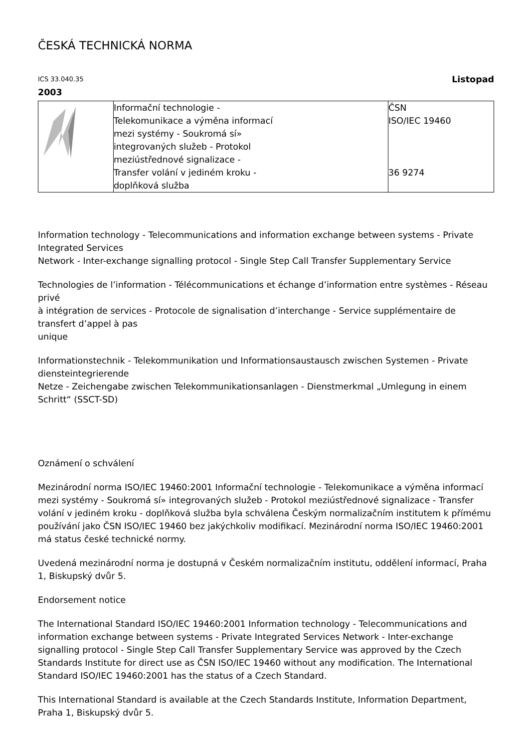ČESKÁ TECHNICKÁ NORMA
ICS 33.040.35 Listopad
2003
| | Informační technologie - Telekomunikace a výměna informací mezi systémy - Soukromá sí» integrovaných služeb - Protokol meziústřednové signalizace - Transfer volání v jediném kroku - doplňková služba | ČSN ISO/IEC 19460 36 9274 |
Information technology - Telecommunications and information exchange between systems - Private Integrated Services
Network - Inter-exchange signalling protocol - Single Step Call Transfer Supplementary Service
Technologies de l’information - Télécommunications et échange d’information entre systèmes - Réseau privé
à intégration de services - Protocole de signalisation d’interchange - Service supplémentaire de transfert d’appel à pas
unique
Informationstechnik - Telekommunikation und Informationsaustausch zwischen Systemen - Private diensteintegrierende
Netze - Zeichengabe zwischen Telekommunikationsanlagen - Dienstmerkmal „Umlegung in einem Schritt“ (SSCT-SD)
Oznámení o schválení
Mezinárodní norma ISO/IEC 19460:2001 Informační technologie - Telekomunikace a výměna informací mezi systémy - Soukromá sí» integrovaných služeb - Protokol meziústřednové signalizace - Transfer volání v jediném kroku - doplňková služba byla schválena Českým normalizačním institutem k přímému používání jako ČSN ISO/IEC 19460 bez jakýchkoliv modifikací. Mezinárodní norma ISO/IEC 19460:2001 má status české technické normy.
Uvedená mezinárodní norma je dostupná v Českém normalizačním institutu, oddělení informací, Praha 1, Biskupský dvůr 5.
Endorsement notice
The International Standard ISO/IEC 19460:2001 Information technology - Telecommunications and information exchange between systems - Private Integrated Services Network - Inter-exchange signalling protocol - Single Step Call Transfer Supplementary Service was approved by the Czech Standards Institute for direct use as ČSN ISO/IEC 19460 without any modification. The International Standard ISO/IEC 19460:2001 has the status of a Czech Standard.
This International Standard is available at the Czech Standards Institute, Information Department, Praha 1, Biskupský dvůr 5.